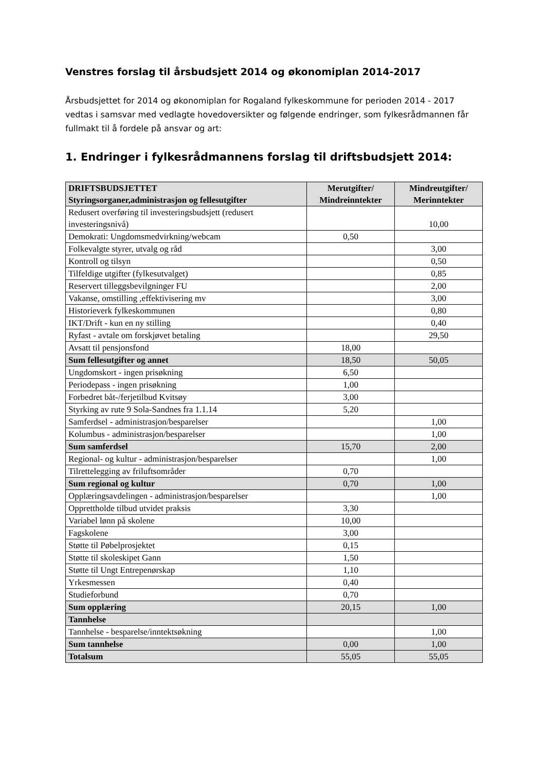Venstres forslag til årsbudsjett 2014 og økonomiplan 2014-2017
Årsbudsjettet for 2014 og økonomiplan for Rogaland fylkeskommune for perioden 2014 - 2017 vedtas i samsvar med vedlagte hovedoversikter og følgende endringer, som fylkesrådmannen får fullmakt til å fordele på ansvar og art:
1. Endringer i fylkesrådmannens forslag til driftsbudsjett 2014:
| DRIFTSBUDSJETTET Styringsorganer,administrasjon og fellesutgifter | Merutgifter/ Mindreinntekter | Mindreutgifter/ Merinntekter |
| --- | --- | --- |
| Redusert overføring til investeringsbudsjett (redusert investeringsnivå) | | 10,00 |
| Demokrati: Ungdomsmedvirkning/webcam | 0,50 | |
| Folkevalgte styrer, utvalg og råd | | 3,00 |
| Kontroll og tilsyn | | 0,50 |
| Tilfeldige utgifter (fylkesutvalget) | | 0,85 |
| Reservert tilleggsbevilgninger FU | | 2,00 |
| Vakanse, omstilling ,effektivisering mv | | 3,00 |
| Historieverk fylkeskommunen | | 0,80 |
| IKT/Drift - kun en ny stilling | | 0,40 |
| Ryfast - avtale om forskjøvet betaling | | 29,50 |
| Avsatt til pensjonsfond | 18,00 | |
| Sum fellesutgifter og annet | 18,50 | 50,05 |
| Ungdomskort - ingen prisøkning | 6,50 | |
| Periodepass - ingen prisøkning | 1,00 | |
| Forbedret båt-/ferjetilbud Kvitsøy | 3,00 | |
| Styrking av rute 9 Sola-Sandnes fra 1.1.14 | 5,20 | |
| Samferdsel - administrasjon/besparelser | | 1,00 |
| Kolumbus - administrasjon/besparelser | | 1,00 |
| Sum samferdsel | 15,70 | 2,00 |
| Regional- og kultur - administrasjon/besparelser | | 1,00 |
| Tilrettelegging av friluftsområder | 0,70 | |
| Sum regional og kultur | 0,70 | 1,00 |
| Opplæringsavdelingen - administrasjon/besparelser | | 1,00 |
| Opprettholde tilbud utvidet praksis | 3,30 | |
| Variabel lønn på skolene | 10,00 | |
| Fagskolene | 3,00 | |
| Støtte til Pøbelprosjektet | 0,15 | |
| Støtte til skoleskipet Gann | 1,50 | |
| Støtte til Ungt Entrepenørskap | 1,10 | |
| Yrkesmessen | 0,40 | |
| Studieforbund | 0,70 | |
| Sum opplæring | 20,15 | 1,00 |
| Tannhelse | | |
| Tannhelse - besparelse/inntektsøkning | | 1,00 |
| Sum tannhelse | 0,00 | 1,00 |
| Totalsum | 55,05 | 55,05 |